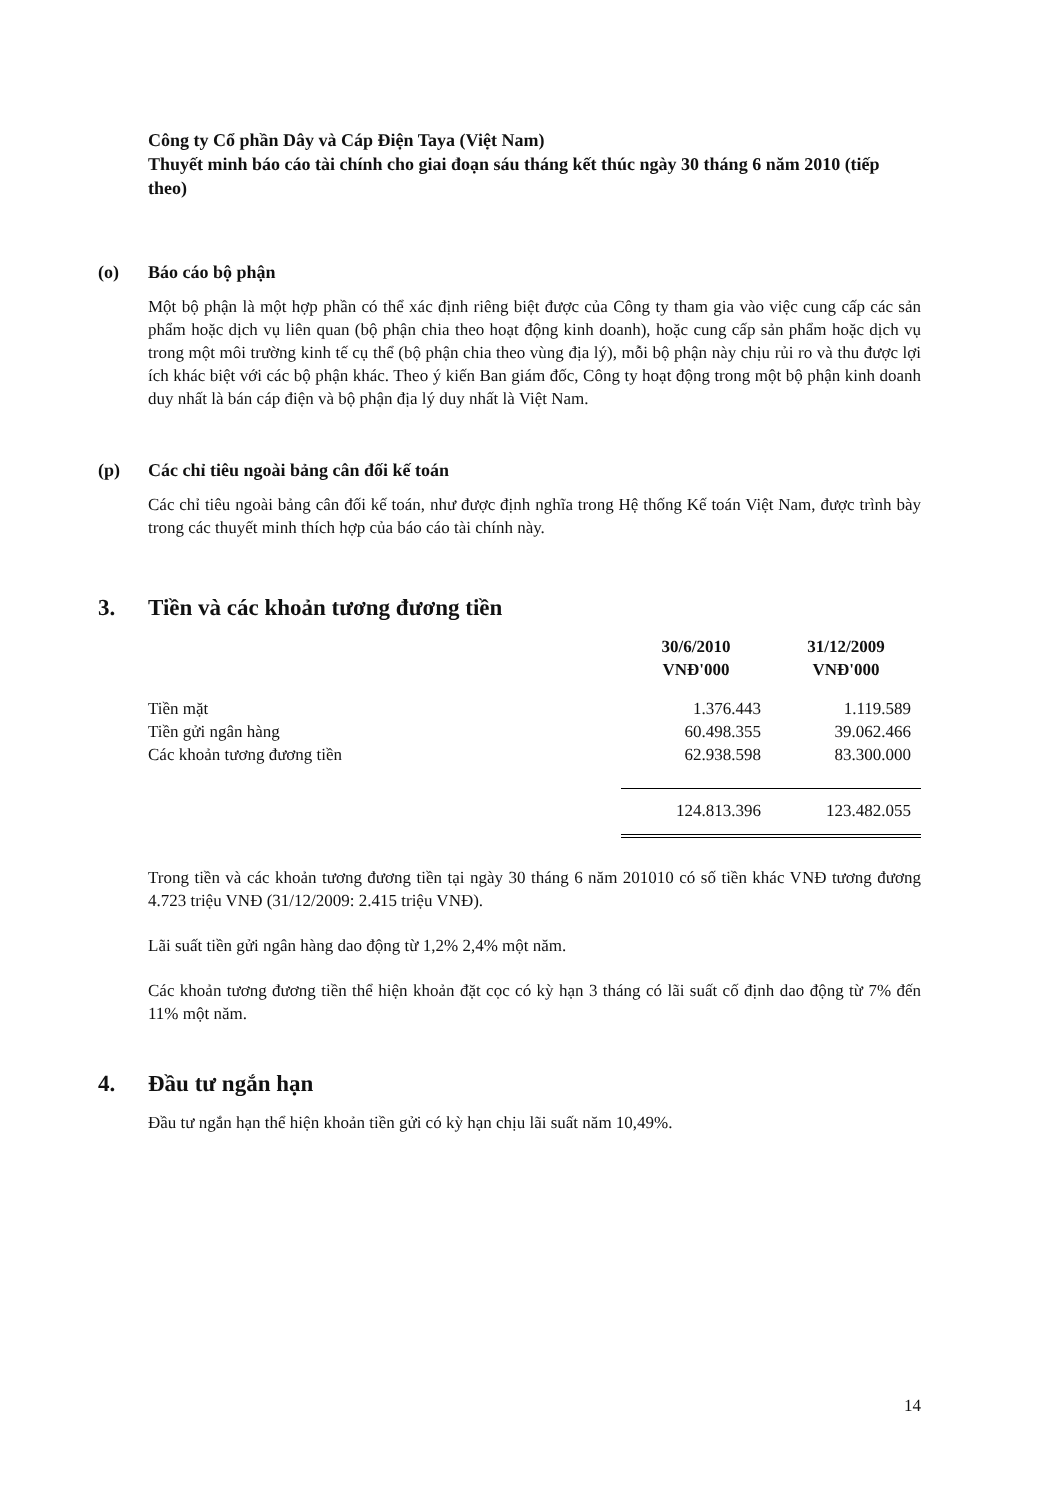Công ty Cổ phần Dây và Cáp Điện Taya (Việt Nam)
Thuyết minh báo cáo tài chính cho giai đoạn sáu tháng kết thúc ngày 30 tháng 6 năm 2010 (tiếp theo)
(o) Báo cáo bộ phận
Một bộ phận là một hợp phần có thể xác định riêng biệt được của Công ty tham gia vào việc cung cấp các sản phẩm hoặc dịch vụ liên quan (bộ phận chia theo hoạt động kinh doanh), hoặc cung cấp sản phẩm hoặc dịch vụ trong một môi trường kinh tế cụ thể (bộ phận chia theo vùng địa lý), mỗi bộ phận này chịu rủi ro và thu được lợi ích khác biệt với các bộ phận khác. Theo ý kiến Ban giám đốc, Công ty hoạt động trong một bộ phận kinh doanh duy nhất là bán cáp điện và bộ phận địa lý duy nhất là Việt Nam.
(p) Các chỉ tiêu ngoài bảng cân đối kế toán
Các chỉ tiêu ngoài bảng cân đối kế toán, như được định nghĩa trong Hệ thống Kế toán Việt Nam, được trình bày trong các thuyết minh thích hợp của báo cáo tài chính này.
3. Tiền và các khoản tương đương tiền
| | 30/6/2010 VNĐ'000 | 31/12/2009 VNĐ'000 |
| --- | --- | --- |
| Tiền mặt | 1.376.443 | 1.119.589 |
| Tiền gửi ngân hàng | 60.498.355 | 39.062.466 |
| Các khoản tương đương tiền | 62.938.598 | 83.300.000 |
| | 124.813.396 | 123.482.055 |
Trong tiền và các khoản tương đương tiền tại ngày 30 tháng 6 năm 201010 có số tiền khác VNĐ tương đương 4.723 triệu VNĐ (31/12/2009: 2.415 triệu VNĐ).
Lãi suất tiền gửi ngân hàng dao động từ 1,2% 2,4% một năm.
Các khoản tương đương tiền thể hiện khoản đặt cọc có kỳ hạn 3 tháng có lãi suất cố định dao động từ 7% đến 11% một năm.
4. Đầu tư ngắn hạn
Đầu tư ngắn hạn thể hiện khoản tiền gửi có kỳ hạn chịu lãi suất năm 10,49%.
14